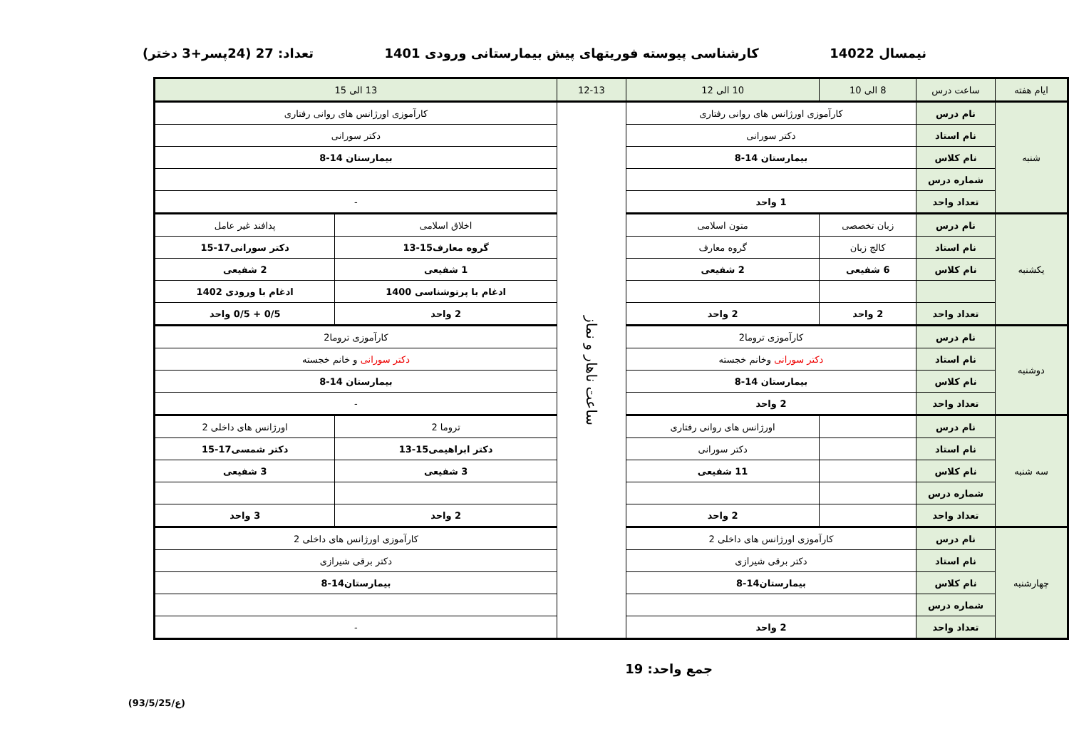نیمسال 14022 کارشناسی پیوسته فوریتهای پیش بیمارستانی ورودی 1401 تعداد: 27 (24پسر+3 دختر)
| ایام هفته | ساعت درس | 8 الی 10 | 10 الی 12 | 12-13 | 13 الی 15 | |
| --- | --- | --- | --- | --- | --- | --- |
| شنبه | نام درس | کارآموزی اورژانس های روانی رفتاری | | ساعت ناهار و نماز | کارآموزی اورژانس های روانی رفتاری | |
| | نام استاد | دکتر سورانی | | | دکتر سورانی | |
| | نام کلاس | بیمارستان 14-8 | | | بیمارستان 14-8 | |
| | شماره درس | | | | | |
| | تعداد واحد | 1 واحد | | | - | |
| یکشنبه | نام درس | زبان تخصصی | متون اسلامی | | اخلاق اسلامی | پدافند غیر عامل |
| | نام استاد | کالج زبان | گروه معارف | | گروه معارف15-13 | دکتر سورانی17-15 |
| | نام کلاس | 6 شفیعی | 2 شفیعی | | 1 شفیعی | 2 شفیعی |
| | | | | | ادغام با پرتوشناسی 1400 | ادغام با ورودی 1402 |
| | تعداد واحد | 2 واحد | 2 واحد | | 2 واحد | 0/5 + 0/5 واحد |
| دوشنبه | نام درس | کارآموزی تروما2 | | | کارآموزی تروما2 | |
| | نام استاد | دکتر سورانی وخانم خجسته | | | دکتر سورانی و خانم خجسته | |
| | نام کلاس | بیمارستان 14-8 | | | بیمارستان 14-8 | |
| | تعداد واحد | 2 واحد | | | - | |
| سه شنبه | نام درس | | اورژانس های روانی رفتاری | | تروما 2 | اورژانس های داخلی 2 |
| | نام استاد | | دکتر سورانی | | دکتر ابراهیمی15-13 | دکتر شمسی17-15 |
| | نام کلاس | | 11 شفیعی | | 3 شفیعی | 3 شفیعی |
| | شماره درس | | | | | |
| | تعداد واحد | | 2 واحد | | 2 واحد | 3 واحد |
| چهارشنبه | نام درس | کارآموزی اورژانس های داخلی 2 | | | کارآموزی اورژانس های داخلی 2 | |
| | نام استاد | دکتر برقی شیرازی | | | دکتر برقی شیرازی | |
| | نام کلاس | بیمارستان14-8 | | | بیمارستان14-8 | |
| | شماره درس | | | | | |
| | تعداد واحد | 2 واحد | | | - | |
جمع واحد: 19
(ع/93/5/25)